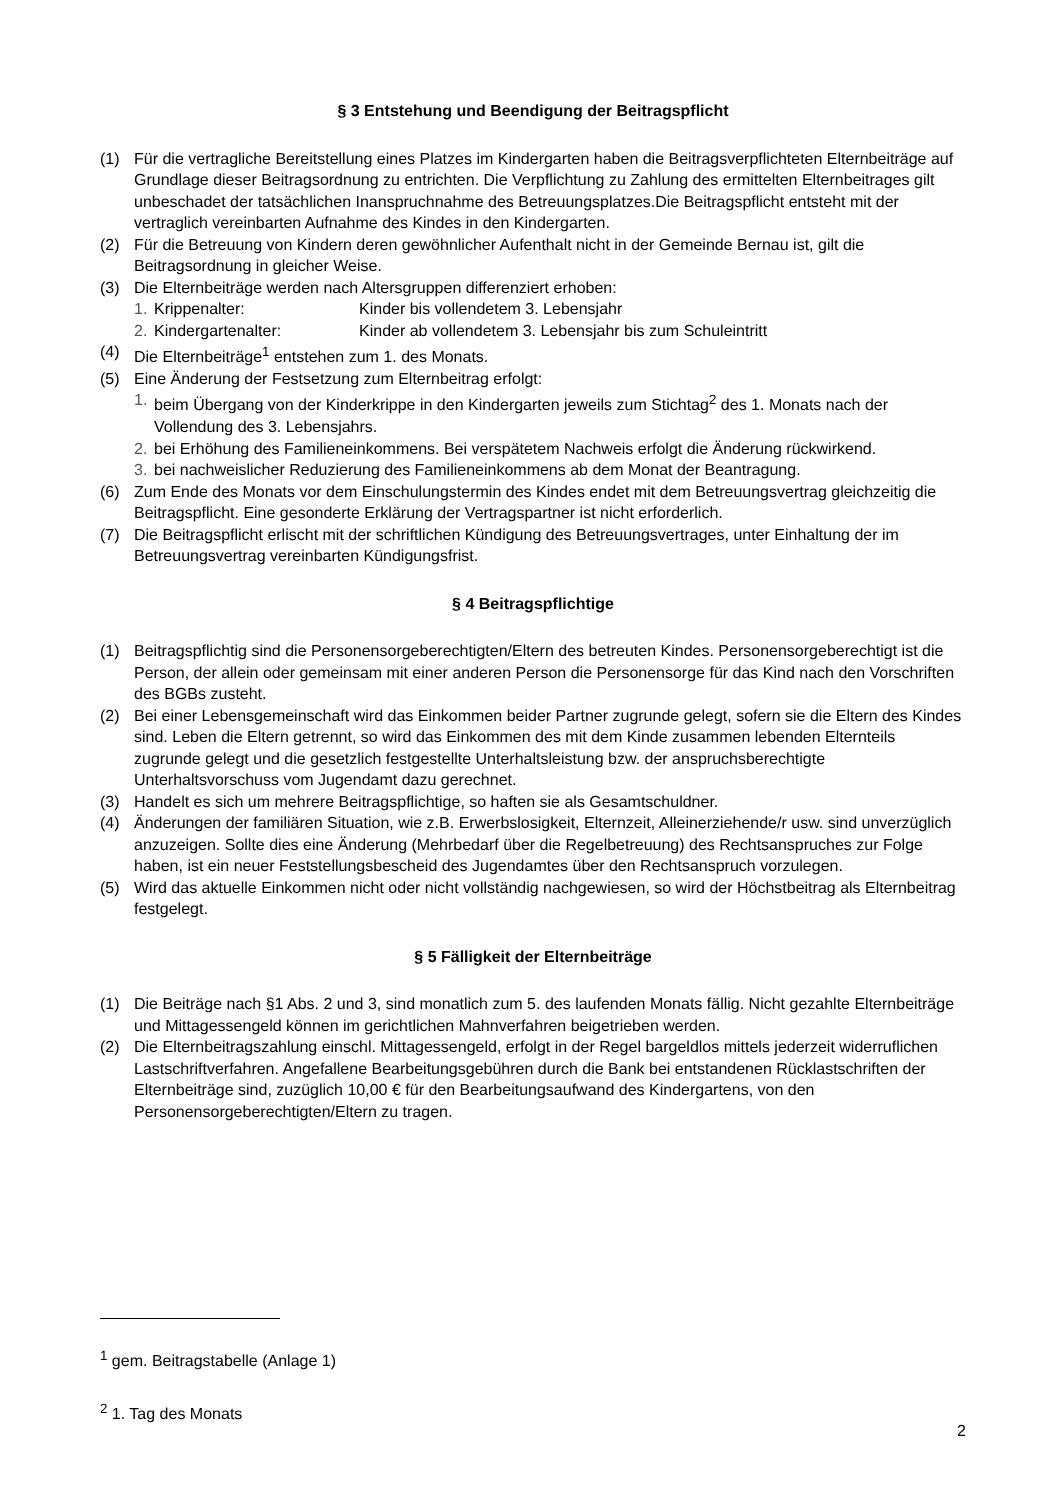§ 3 Entstehung und Beendigung der Beitragspflicht
(1) Für die vertragliche Bereitstellung eines Platzes im Kindergarten haben die Beitragsverpflichteten Elternbeiträge auf Grundlage dieser Beitragsordnung zu entrichten. Die Verpflichtung zu Zahlung des ermittelten Elternbeitrages gilt unbeschadet der tatsächlichen Inanspruchnahme des Betreuungsplatzes.Die Beitragspflicht entsteht mit der vertraglich vereinbarten Aufnahme des Kindes in den Kindergarten.
(2) Für die Betreuung von Kindern deren gewöhnlicher Aufenthalt nicht in der Gemeinde Bernau ist, gilt die Beitragsordnung in gleicher Weise.
(3) Die Elternbeiträge werden nach Altersgruppen differenziert erhoben:
1. Krippenalter: Kinder bis vollendetem 3. Lebensjahr
2. Kindergartenalter: Kinder ab vollendetem 3. Lebensjahr bis zum Schuleintritt
(4) Die Elternbeiträge<sup>1</sup> entstehen zum 1. des Monats.
(5) Eine Änderung der Festsetzung zum Elternbeitrag erfolgt:
1. beim Übergang von der Kinderkrippe in den Kindergarten jeweils zum Stichtag<sup>2</sup> des 1. Monats nach der Vollendung des 3. Lebensjahrs.
2. bei Erhöhung des Familieneinkommens. Bei verspätetem Nachweis erfolgt die Änderung rückwirkend.
3. bei nachweislicher Reduzierung des Familieneinkommens ab dem Monat der Beantragung.
(6) Zum Ende des Monats vor dem Einschulungstermin des Kindes endet mit dem Betreuungsvertrag gleichzeitig die Beitragspflicht. Eine gesonderte Erklärung der Vertragspartner ist nicht erforderlich.
(7) Die Beitragspflicht erlischt mit der schriftlichen Kündigung des Betreuungsvertrages, unter Einhaltung der im Betreuungsvertrag vereinbarten Kündigungsfrist.
§ 4 Beitragspflichtige
(1) Beitragspflichtig sind die Personensorgeberechtigten/Eltern des betreuten Kindes. Personensorgeberechtigt ist die Person, der allein oder gemeinsam mit einer anderen Person die Personensorge für das Kind nach den Vorschriften des BGBs zusteht.
(2) Bei einer Lebensgemeinschaft wird das Einkommen beider Partner zugrunde gelegt, sofern sie die Eltern des Kindes sind. Leben die Eltern getrennt, so wird das Einkommen des mit dem Kinde zusammen lebenden Elternteils zugrunde gelegt und die gesetzlich festgestellte Unterhaltsleistung bzw. der anspruchsberechtigte Unterhaltsvorschuss vom Jugendamt dazu gerechnet.
(3) Handelt es sich um mehrere Beitragspflichtige, so haften sie als Gesamtschuldner.
(4) Änderungen der familiären Situation, wie z.B. Erwerbslosigkeit, Elternzeit, Alleinerziehende/r usw. sind unverzüglich anzuzeigen. Sollte dies eine Änderung (Mehrbedarf über die Regelbetreuung) des Rechtsanspruches zur Folge haben, ist ein neuer Feststellungsbescheid des Jugendamtes über den Rechtsanspruch vorzulegen.
(5) Wird das aktuelle Einkommen nicht oder nicht vollständig nachgewiesen, so wird der Höchstbeitrag als Elternbeitrag festgelegt.
§ 5 Fälligkeit der Elternbeiträge
(1) Die Beiträge nach §1 Abs. 2 und 3, sind monatlich zum 5. des laufenden Monats fällig. Nicht gezahlte Elternbeiträge und Mittagessengeld können im gerichtlichen Mahnverfahren beigetrieben werden.
(2) Die Elternbeitragszahlung einschl. Mittagessengeld, erfolgt in der Regel bargeldlos mittels jederzeit widerruflichen Lastschriftverfahren. Angefallene Bearbeitungsgebühren durch die Bank bei entstandenen Rücklastschriften der Elternbeiträge sind, zuzüglich 10,00 € für den Bearbeitungsaufwand des Kindergartens, von den Personensorgeberechtigten/Eltern zu tragen.
<sup>1</sup> gem. Beitragstabelle (Anlage 1)
<sup>2</sup> 1. Tag des Monats
2